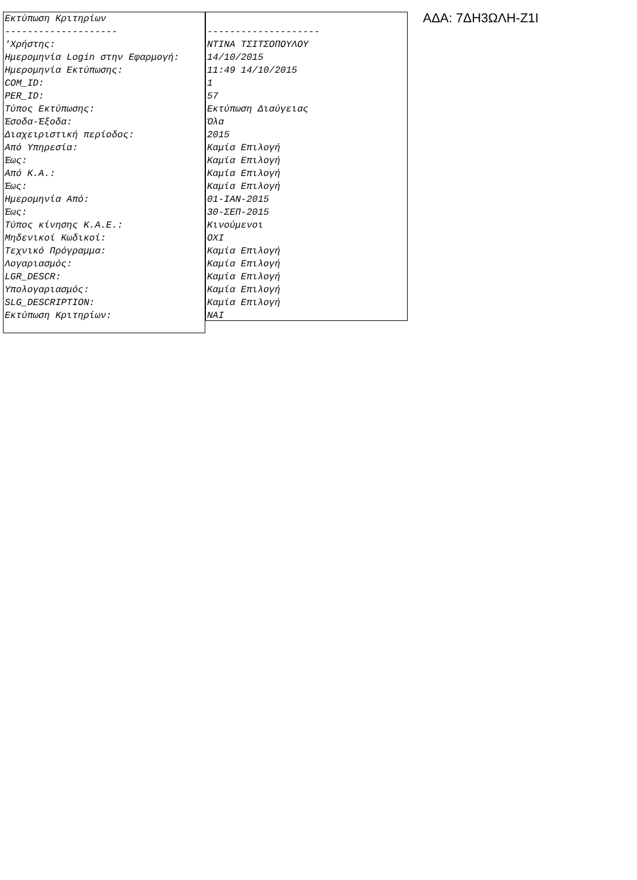| Εκτύπωση Κριτηρίων |
| -------------------- |
| 'Χρήστης: |
| Ημερομηνία Login στην Εφαρμογή: |
| Ημερομηνία Εκτύπωσης: |
| COM_ID: |
| PER_ID: |
| Τύπος Εκτύπωσης: |
| Έσοδα-Έξοδα: |
| Διαχειριστική περίοδος: |
| Από Υπηρεσία: |
| Έως: |
| Από Κ.Α.: |
| Έως: |
| Ημερομηνία Από: |
| Έως: |
| Τύπος κίνησης Κ.Α.Ε.: |
| Μηδενικοί Κωδικοί: |
| Τεχνικό Πρόγραμμα: |
| Λογαριασμός: |
| LGR_DESCR: |
| Υπολογαριασμός: |
| SLG_DESCRIPTION: |
| Εκτύπωση Κριτηρίων: |
| -------------------- |
| ΝΤΙΝΑ ΤΣΙΤΣΟΠΟΥΛΟΥ |
| 14/10/2015 |
| 11:49 14/10/2015 |
| 1 |
| 57 |
| Εκτύπωση Διαύγειας |
| Όλα |
| 2015 |
| Καμία Επιλογή |
| Καμία Επιλογή |
| Καμία Επιλογή |
| Καμία Επιλογή |
| 01-ΙΑΝ-2015 |
| 30-ΣΕΠ-2015 |
| Κινούμενοι |
| ΟΧΙ |
| Καμία Επιλογή |
| Καμία Επιλογή |
| Καμία Επιλογή |
| Καμία Επιλογή |
| Καμία Επιλογή |
| ΝΑΙ |
ΑΔΑ: 7ΔΗ3ΩΛΗ-Ζ1Ι